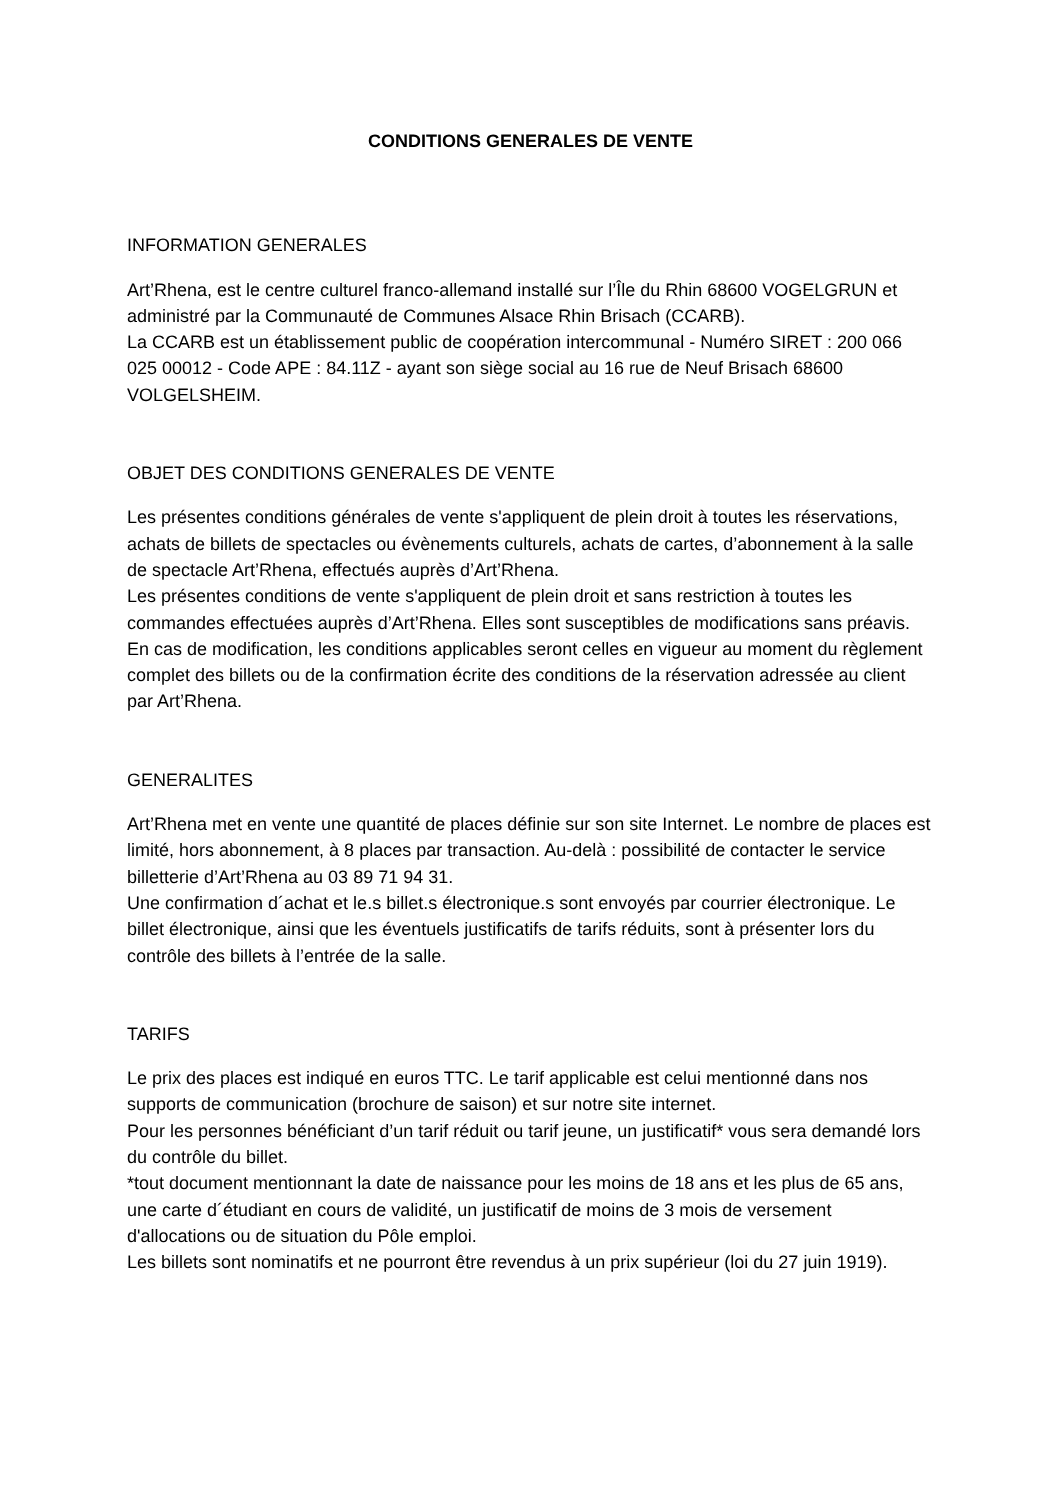CONDITIONS GENERALES DE VENTE
INFORMATION GENERALES
Art’Rhena, est le centre culturel franco-allemand installé sur l’Île du Rhin 68600 VOGELGRUN et administré par la Communauté de Communes Alsace Rhin Brisach (CCARB).
La CCARB est un établissement public de coopération intercommunal - Numéro SIRET : 200 066 025 00012 - Code APE : 84.11Z - ayant son siège social au 16 rue de Neuf Brisach 68600 VOLGELSHEIM.
OBJET DES CONDITIONS GENERALES DE VENTE
Les présentes conditions générales de vente s'appliquent de plein droit à toutes les réservations, achats de billets de spectacles ou évènements culturels, achats de cartes, d’abonnement à la salle de spectacle Art’Rhena, effectués auprès d’Art’Rhena.
Les présentes conditions de vente s'appliquent de plein droit et sans restriction à toutes les commandes effectuées auprès d’Art’Rhena. Elles sont susceptibles de modifications sans préavis. En cas de modification, les conditions applicables seront celles en vigueur au moment du règlement complet des billets ou de la confirmation écrite des conditions de la réservation adressée au client par Art’Rhena.
GENERALITES
Art’Rhena met en vente une quantité de places définie sur son site Internet. Le nombre de places est limité, hors abonnement, à 8 places par transaction. Au-delà : possibilité de contacter le service billetterie d’Art’Rhena au 03 89 71 94 31.
Une confirmation d´achat et le.s billet.s électronique.s sont envoyés par courrier électronique. Le billet électronique, ainsi que les éventuels justificatifs de tarifs réduits, sont à présenter lors du contrôle des billets à l’entrée de la salle.
TARIFS
Le prix des places est indiqué en euros TTC. Le tarif applicable est celui mentionné dans nos supports de communication (brochure de saison) et sur notre site internet.
Pour les personnes bénéficiant d’un tarif réduit ou tarif jeune, un justificatif* vous sera demandé lors du contrôle du billet.
*tout document mentionnant la date de naissance pour les moins de 18 ans et les plus de 65 ans, une carte d´étudiant en cours de validité, un justificatif de moins de 3 mois de versement d'allocations ou de situation du Pôle emploi.
Les billets sont nominatifs et ne pourront être revendus à un prix supérieur (loi du 27 juin 1919).